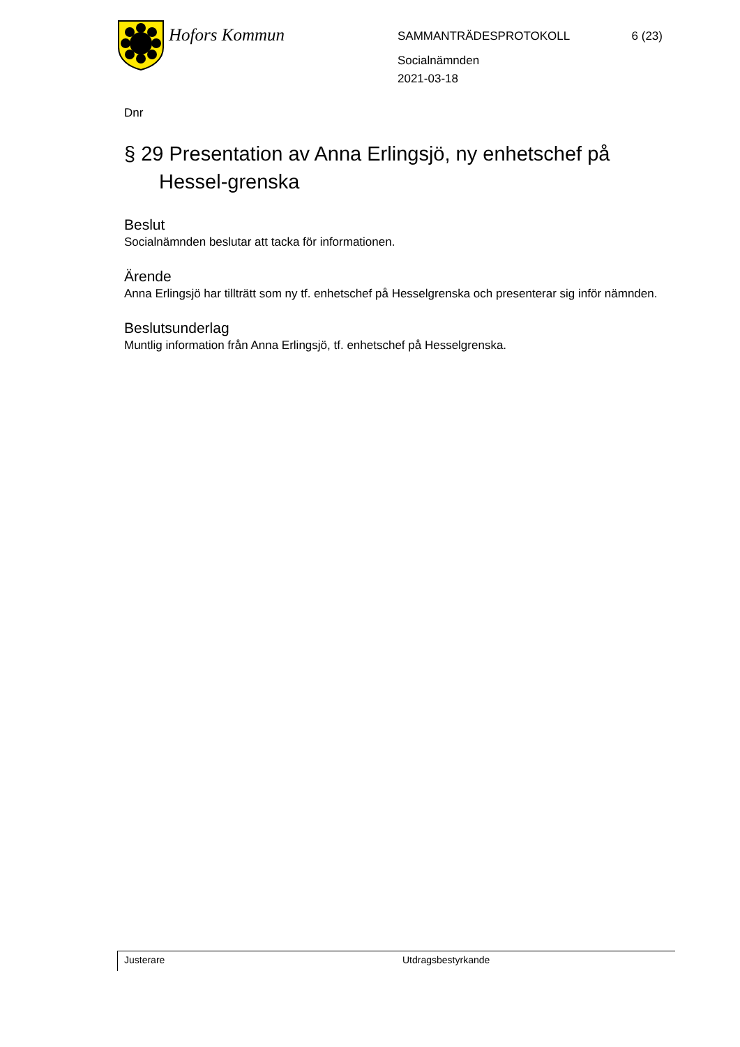Hofors Kommun
SAMMANTRÄDESPROTOKOLL 6 (23)
Socialnämnden
2021-03-18
Dnr
§ 29 Presentation av Anna Erlingsjö, ny enhetschef på Hessel-grenska
Beslut
Socialnämnden beslutar att tacka för informationen.
Ärende
Anna Erlingsjö har tillträtt som ny tf. enhetschef på Hesselgrenska och presenterar sig inför nämnden.
Beslutsunderlag
Muntlig information från Anna Erlingsjö, tf. enhetschef på Hesselgrenska.
Justerare Utdragsbestyrkande